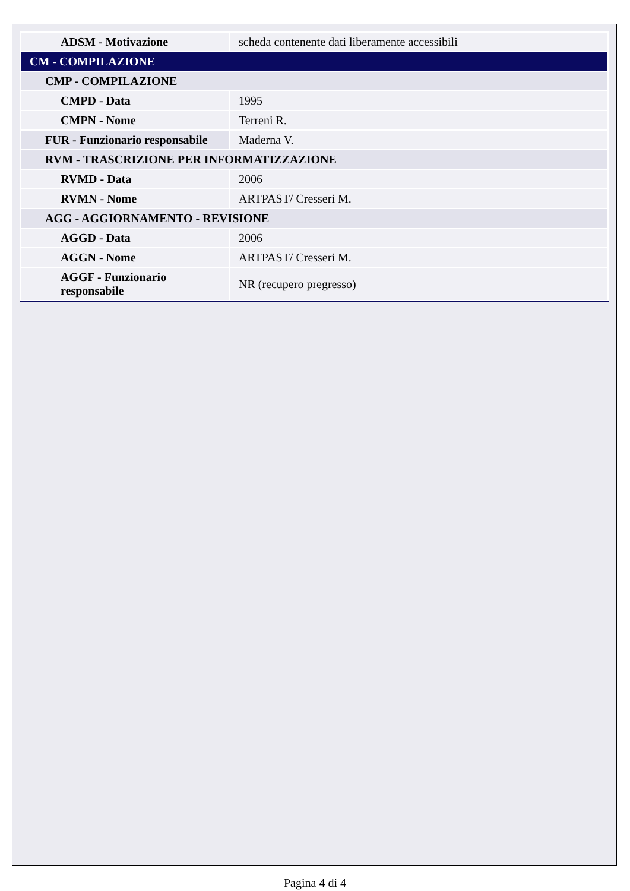| ADSM - Motivazione | scheda contenente dati liberamente accessibili |
| CM - COMPILAZIONE | |
| CMP - COMPILAZIONE | |
| CMPD - Data | 1995 |
| CMPN - Nome | Terreni R. |
| FUR - Funzionario responsabile | Maderna V. |
| RVM - TRASCRIZIONE PER INFORMATIZZAZIONE | |
| RVMD - Data | 2006 |
| RVMN - Nome | ARTPAST/ Cresseri M. |
| AGG - AGGIORNAMENTO - REVISIONE | |
| AGGD - Data | 2006 |
| AGGN - Nome | ARTPAST/ Cresseri M. |
| AGGF - Funzionario responsabile | NR (recupero pregresso) |
Pagina 4 di 4